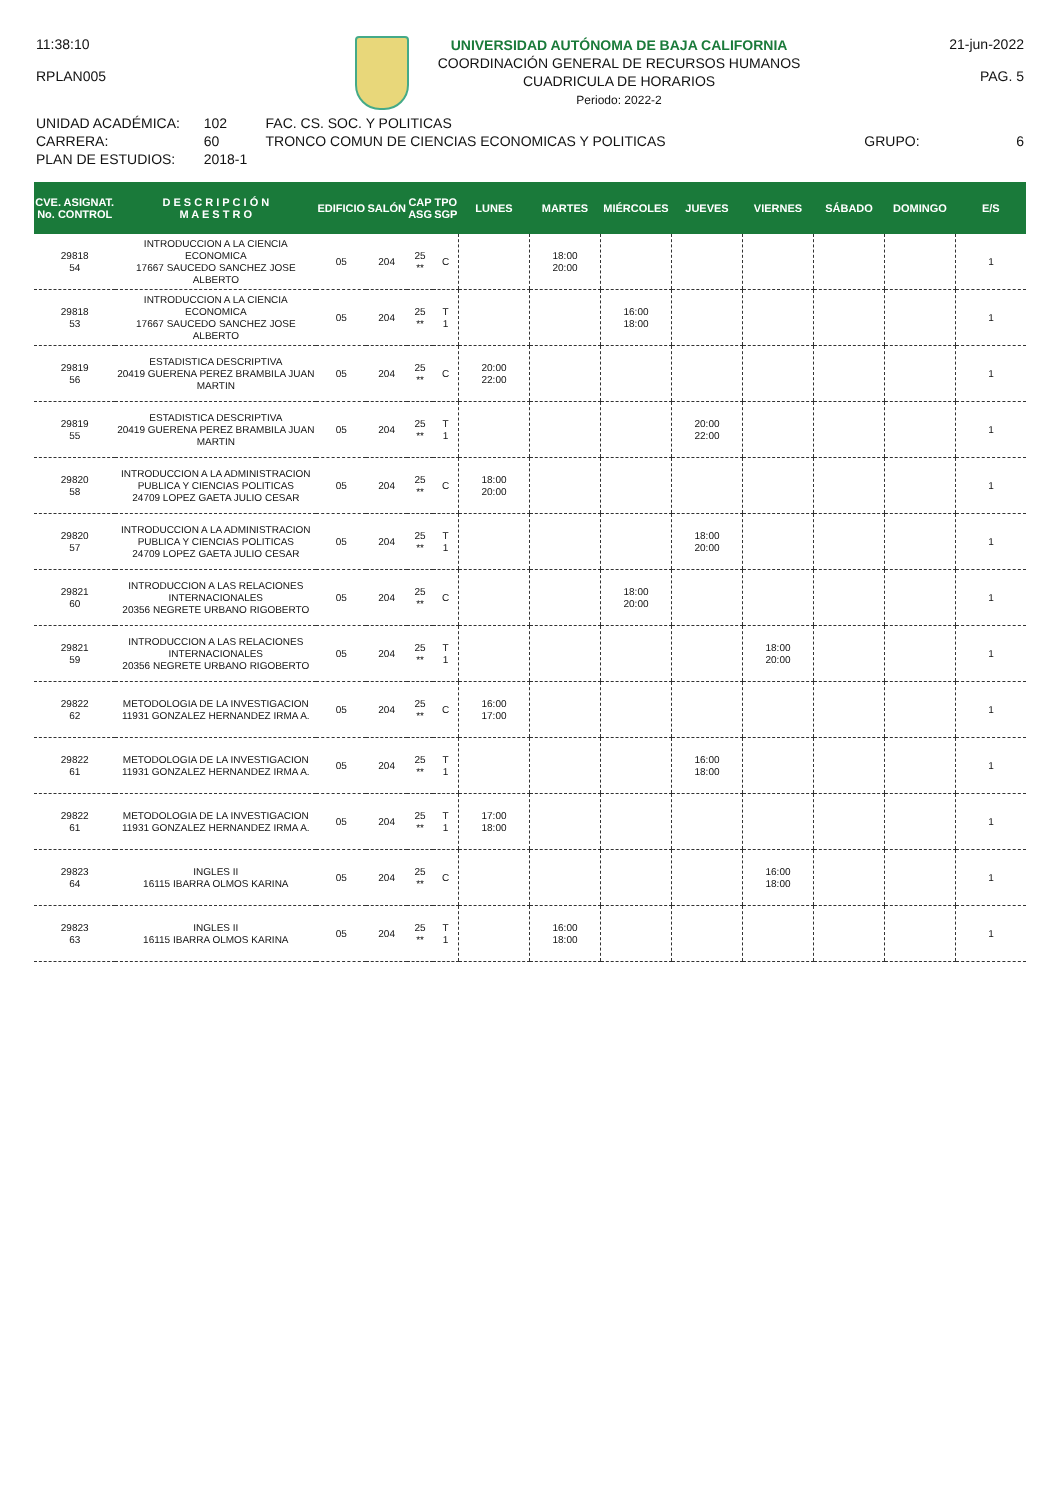11:38:10
RPLAN005
UNIVERSIDAD AUTÓNOMA DE BAJA CALIFORNIA
COORDINACIÓN GENERAL DE RECURSOS HUMANOS
CUADRICULA DE HORARIOS
Periodo: 2022-2
21-jun-2022
PAG. 5
UNIDAD ACADÉMICA:
CARRERA:
PLAN DE ESTUDIOS:
102
60
2018-1
FAC. CS. SOC. Y POLITICAS
TRONCO COMUN DE CIENCIAS ECONOMICAS Y POLITICAS
GRUPO:
6
| CVE. ASIGNAT. No. CONTROL | D E S C R I P C I Ó N M A E S T R O | EDIFICIO | SALÓN | CAP ASG | TPO SGP | LUNES | MARTES | MIÉRCOLES | JUEVES | VIERNES | SÁBADO | DOMINGO | E/S |
| --- | --- | --- | --- | --- | --- | --- | --- | --- | --- | --- | --- | --- | --- |
| 29818 54 | INTRODUCCION A LA CIENCIA ECONOMICA 17667 SAUCEDO SANCHEZ JOSE ALBERTO | 05 | 204 | 25 ** | C | | 18:00 20:00 | | | | | | 1 |
| 29818 53 | INTRODUCCION A LA CIENCIA ECONOMICA 17667 SAUCEDO SANCHEZ JOSE ALBERTO | 05 | 204 | 25 ** | T 1 | | | 16:00 18:00 | | | | | 1 |
| 29819 56 | ESTADISTICA DESCRIPTIVA 20419 GUERENA PEREZ BRAMBILA JUAN MARTIN | 05 | 204 | 25 ** | C | 20:00 22:00 | | | | | | | 1 |
| 29819 55 | ESTADISTICA DESCRIPTIVA 20419 GUERENA PEREZ BRAMBILA JUAN MARTIN | 05 | 204 | 25 ** | T 1 | | | | 20:00 22:00 | | | | 1 |
| 29820 58 | INTRODUCCION A LA ADMINISTRACION PUBLICA Y CIENCIAS POLITICAS 24709 LOPEZ GAETA JULIO CESAR | 05 | 204 | 25 ** | C | 18:00 20:00 | | | | | | | 1 |
| 29820 57 | INTRODUCCION A LA ADMINISTRACION PUBLICA Y CIENCIAS POLITICAS 24709 LOPEZ GAETA JULIO CESAR | 05 | 204 | 25 ** | T 1 | | | | 18:00 20:00 | | | | 1 |
| 29821 60 | INTRODUCCION A LAS RELACIONES INTERNACIONALES 20356 NEGRETE URBANO RIGOBERTO | 05 | 204 | 25 ** | C | | | 18:00 20:00 | | | | | 1 |
| 29821 59 | INTRODUCCION A LAS RELACIONES INTERNACIONALES 20356 NEGRETE URBANO RIGOBERTO | 05 | 204 | 25 ** | T 1 | | | | | 18:00 20:00 | | | 1 |
| 29822 62 | METODOLOGIA DE LA INVESTIGACION 11931 GONZALEZ HERNANDEZ IRMA A. | 05 | 204 | 25 ** | C | 16:00 17:00 | | | | | | | 1 |
| 29822 61 | METODOLOGIA DE LA INVESTIGACION 11931 GONZALEZ HERNANDEZ IRMA A. | 05 | 204 | 25 ** | T 1 | | | | 16:00 18:00 | | | | 1 |
| 29822 61 | METODOLOGIA DE LA INVESTIGACION 11931 GONZALEZ HERNANDEZ IRMA A. | 05 | 204 | 25 ** | T 1 | 17:00 18:00 | | | | | | | 1 |
| 29823 64 | INGLES II 16115 IBARRA OLMOS KARINA | 05 | 204 | 25 ** | C | | | | | 16:00 18:00 | | | 1 |
| 29823 63 | INGLES II 16115 IBARRA OLMOS KARINA | 05 | 204 | 25 ** | T 1 | | 16:00 18:00 | | | | | | 1 |